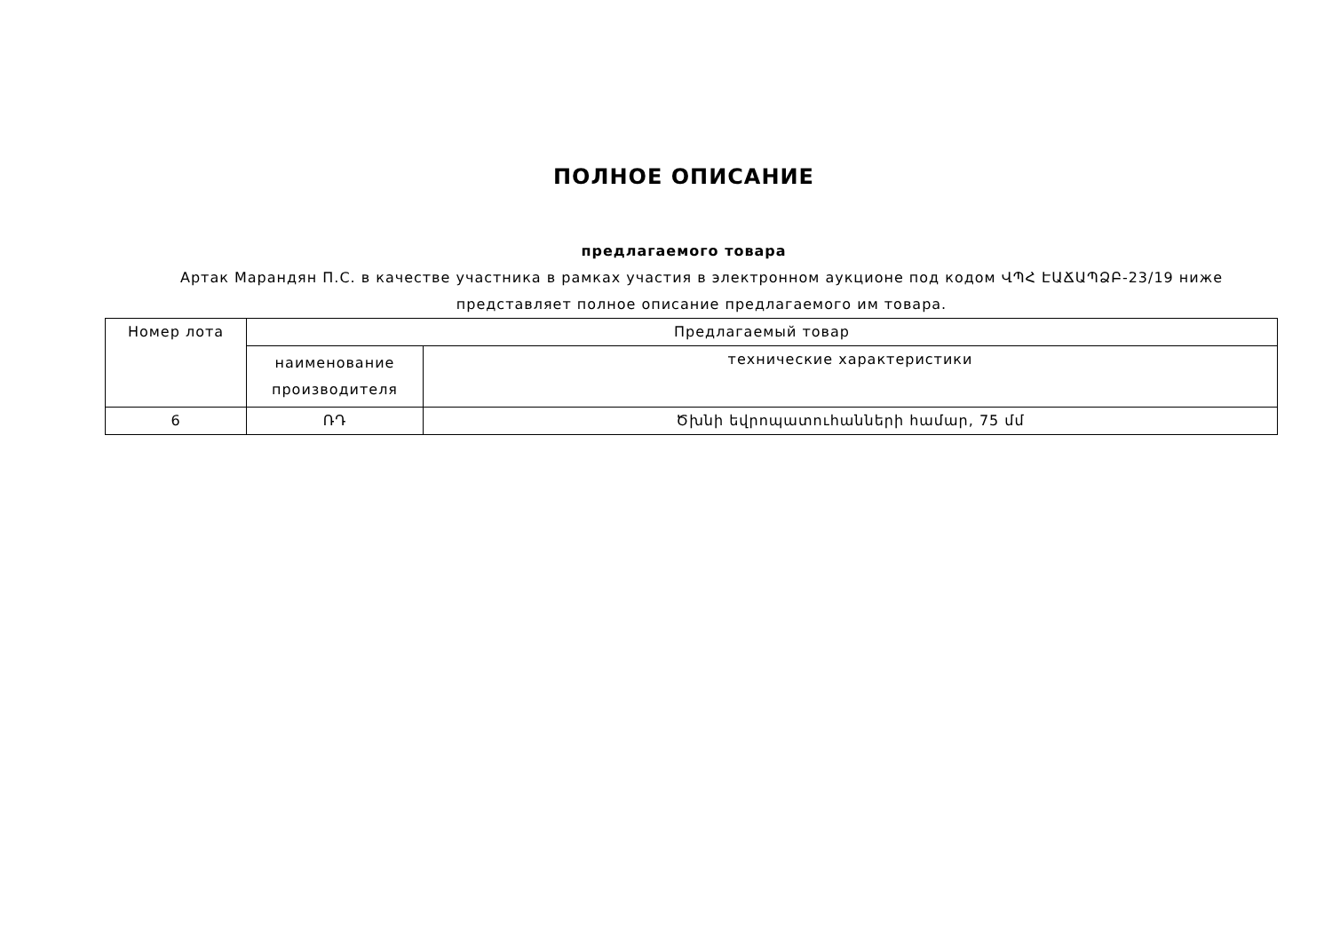ПОЛНОЕ ОПИСАНИЕ
предлагаемого товара
Артак Марандян П.С. в качестве участника в рамках участия в электронном аукционе под кодом ՎՊՀ ԷԱՃԱՊՁԲ-23/19 ниже представляет полное описание предлагаемого им товара.
| Номер лота | Предлагаемый товар | |
| --- | --- | --- |
| | наименование производителя | технические характеристики |
| 6 | ՌԴ | Ծխնի եվրոպատուհանների համար, 75 մմ |